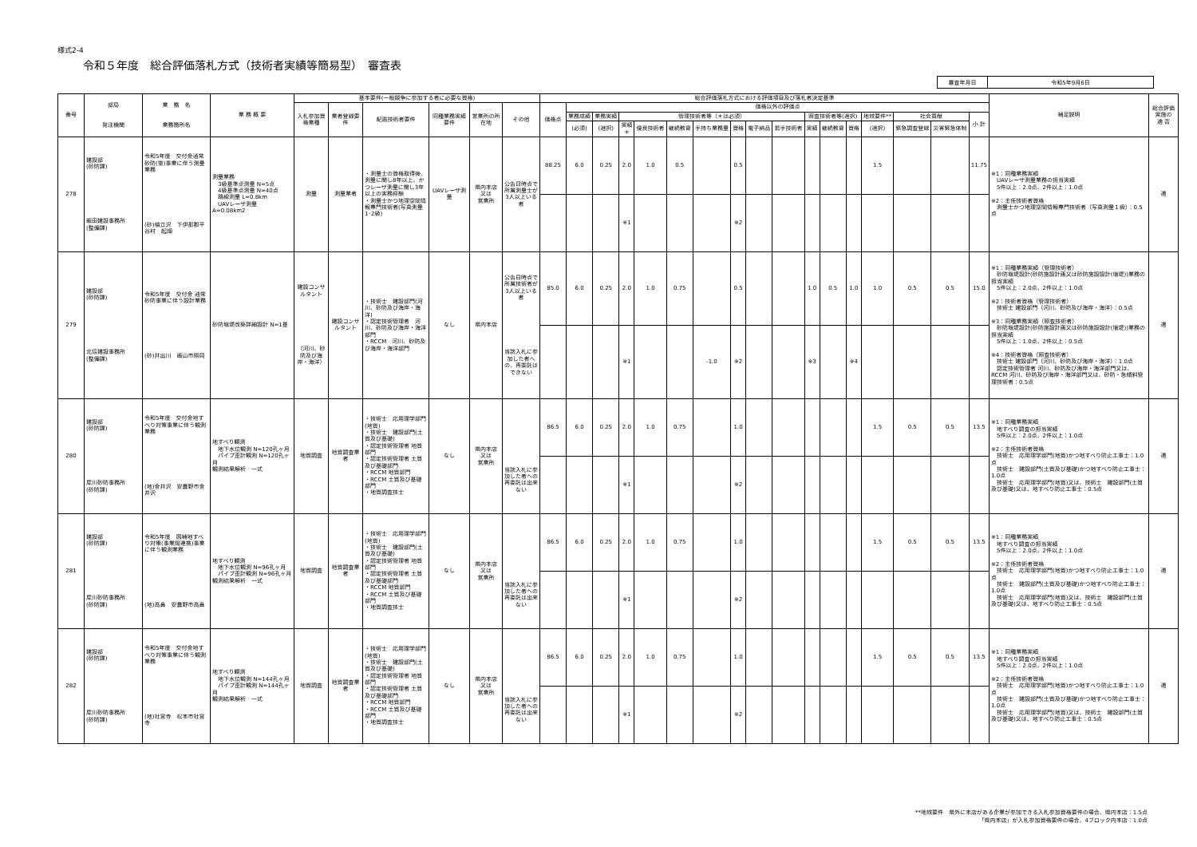様式2-4
令和５年度　総合評価落札方式（技術者実績等簡易型）　審査表
| 審査年月日 | 令和5年9月6日 |
| 番号 | 部局 発注機関 | 業 務 名 業務箇所名 | 業 務 概 要 | 基本要件(一般競争に参加する者に必要な資格) | | | | | | 総合評価落札方式における評価項目及び落札者決定基準 | | | | | | | | | | | | | | | | | 補足説明 | 総合評価 実施の 適 否 |
| --- | --- | --- | --- | --- | --- | --- | --- | --- | --- | --- | --- | --- | --- | --- | --- | --- | --- | --- | --- | --- | --- | --- | --- | --- | --- | --- | --- | --- |
| | | | | 入札参加資格業種 | 業者登録要件 | 配置技術者要件 | 同種業務実績要件 | 営業所の所在地 | その他 | 価格点 | 価格以外の評価点 | | | | | | | | | | | | | | | | | |
| | | | | | | | | | | | 業務成績 | 業務実績 | 管理技術者等（＊は必須） | | | | | | | 照査技術者等(選択) | | | 地域要件** | 社会貢献 | | 小 計 | | |
| | | | | | | | | | | | (必須) | (選択) | 実績 ＊ | 優良技術者 | 継続教育 | 手持ち業務量 | 資格 | 電子納品 | 若手技術者 | 実績 | 継続教育 | 資格 | (選択) | 緊急調査登録 | 災害緊急体制 | | | |
| 278 | 建設部 (砂防課) 飯田建設事務所 (整備課) | 令和5年度 交付金通常砂防(重)事業に伴う測量業務 (砂)槙立沢 下伊那郡平谷村 起畑 | 測量業務 3級基準点測量 N=5点 4級基準点測量 N=40点 路線測量 L=0.8km UAVレーザ測量 A=0.08km2 | 測量 | 測量業者 | ・測量士の資格取得後、測量に関し8年以上、かつレーザ測量に関し3年以上の実務経験 ・測量士かつ地理空間情報専門技術者(写真測量1･2級) | UAVレーザ測量 | 県内本店 又は 営業所 | 公告日時点で所属測量士が3人以上いる者 | 88.25 | 6.0 | 0.25 | 2.0 | 1.0 | 0.5 | | 0.5 | | | | | | 1.5 | | | 11.75 | ※1：同種業務実績 UAVレーザ測量業務の担当実績 5件以上：2.0点、2件以上：1.0点 ※2：主任技術者資格 測量士かつ地理空間情報専門技術者（写真測量１級）：0.5点 | 適 |
| | | | | | | | | | | | | | ※1 | | | | ※2 | | | | | | | | | | | |
| 279 | 建設部 (砂防課) 北信建設事務所 (整備課) | 令和5年度 交付金 通常砂防事業に伴う設計業務 (砂)井出川 飯山市照岡 | 砂防堰堤改築詳細設計 N=1基 | 建設コンサルタント （河川、砂防及び海岸・海洋） | 建設コンサルタント | ・技術士 建設部門(河川、砂防及び海岸・海洋) ・認定技術管理者 河川、砂防及び海岸・海洋部門 ・RCCM 河川、砂防及び海岸・海洋部門 | なし | 県内本店 | 公告日時点で所属技術者が3人以上いる者 当該入札に参加した者への、再委託はできない | 85.0 | 6.0 | 0.25 | 2.0 | 1.0 | 0.75 | | 0.5 | | | 1.0 | 0.5 | 1.0 | 1.0 | 0.5 | 0.5 | 15.0 | ※1：同種業務実績（管理技術者） 砂防堰堤設計(砂防施設計画又は砂防施設設計(堰堤))業務の担当実績 5件以上：2.0点、2件以上：1.0点 ※2：技術者資格（管理技術者） 技術士 建設部門（河川、砂防及び海岸・海洋）：0.5点 ※3：同種業務実績（照査技術者） 砂防堰堤設計(砂防施設計画又は砂防施設設計(堰堤))業務の担当実績 5件以上：1.0点、2件以上：0.5点 ※4：技術者資格（照査技術者） 技術士 建設部門（河川、砂防及び海岸・海洋）：1.0点 認定技術管理者 河川、砂防及び海岸・海洋部門又は、RCCM 河川、砂防及び海岸・海洋部門又は、砂防・急傾斜管理技術者：0.5点 | 適 |
| | | | | | | | | | | | | | ※1 | | | -1.0 | ※2 | | | ※3 | | ※4 | | | | | | |
| 280 | 建設部 (砂防課) 犀川砂防事務所 (砂防課) | 令和5年度 交付金地すべり対策事業に伴う観測業務 (地)金井沢 安曇野市金井沢 | 地すべり観測 地下水位観測 N=120孔ヶ月 パイプ歪計観測 N=120孔ヶ月 観測結果解析 一式 | 地質調査 | 地質調査業者 | ・技術士 応用理学部門(地質) ・技術士 建設部門(土質及び基礎) ・認定技術管理者 地質部門 ・認定技術管理者 土質及び基礎部門 ・RCCM 地質部門 ・RCCM 土質及び基礎部門 ・地質調査技士 | なし | 県内本店 又は 営業所 | 当該入札に参加した者への再委託は出来ない | 86.5 | 6.0 | 0.25 | 2.0 | 1.0 | 0.75 | | 1.0 | | | | | | 1.5 | 0.5 | 0.5 | 13.5 | ※1：同種業務実績 地すべり調査の担当実績 5件以上：2.0点、2件以上：1.0点 ※2：主任技術者資格 技術士 応用理学部門(地質)かつ地すべり防止工事士：1.0点 技術士 建設部門(土質及び基礎)かつ地すべり防止工事士：1.0点 技術士 応用理学部門(地質)又は、技術士 建設部門(土質及び基礎)又は、地すべり防止工事士：0.5点 | 適 |
| | | | | | | | | | | | | | ※1 | | | | ※2 | | | | | | | | | | | |
| 281 | 建設部 (砂防課) 犀川砂防事務所 (砂防課) | 令和5年度 国補地すべり対策(事業間連携)事業に伴う観測業務 (地)高鼻 安曇野市高鼻 | 地すべり観測 地下水位観測 N=96孔ヶ月 パイプ歪計観測 N=96孔ヶ月 観測結果解析 一式 | 地質調査 | 地質調査業者 | ・技術士 応用理学部門(地質) ・技術士 建設部門(土質及び基礎) ・認定技術管理者 地質部門 ・認定技術管理者 土質及び基礎部門 ・RCCM 地質部門 ・RCCM 土質及び基礎部門 ・地質調査技士 | なし | 県内本店 又は 営業所 | 当該入札に参加した者への再委託は出来ない | 86.5 | 6.0 | 0.25 | 2.0 | 1.0 | 0.75 | | 1.0 | | | | | | 1.5 | 0.5 | 0.5 | 13.5 | ※1：同種業務実績 地すべり調査の担当実績 5件以上：2.0点、2件以上：1.0点 ※2：主任技術者資格 技術士 応用理学部門(地質)かつ地すべり防止工事士：1.0点 技術士 建設部門(土質及び基礎)かつ地すべり防止工事士：1.0点 技術士 応用理学部門(地質)又は、技術士 建設部門(土質及び基礎)又は、地すべり防止工事士：0.5点 | 適 |
| | | | | | | | | | | | | | ※1 | | | | ※2 | | | | | | | | | | | |
| 282 | 建設部 (砂防課) 犀川砂防事務所 (砂防課) | 令和5年度 交付金地すべり対策事業に伴う観測業務 (地)社宮寺 松本市社宮寺 | 地すべり観測 地下水位観測 N=144孔ヶ月 パイプ歪計観測 N=144孔ヶ月 観測結果解析 一式 | 地質調査 | 地質調査業者 | ・技術士 応用理学部門(地質) ・技術士 建設部門(土質及び基礎) ・認定技術管理者 地質部門 ・認定技術管理者 土質及び基礎部門 ・RCCM 地質部門 ・RCCM 土質及び基礎部門 ・地質調査技士 | なし | 県内本店 又は 営業所 | 当該入札に参加した者への再委託は出来ない | 86.5 | 6.0 | 0.25 | 2.0 | 1.0 | 0.75 | | 1.0 | | | | | | 1.5 | 0.5 | 0.5 | 13.5 | ※1：同種業務実績 地すべり調査の担当実績 5件以上：2.0点、2件以上：1.0点 ※2：主任技術者資格 技術士 応用理学部門(地質)かつ地すべり防止工事士：1.0点 技術士 建設部門(土質及び基礎)かつ地すべり防止工事士：1.0点 技術士 応用理学部門(地質)又は、技術士 建設部門(土質及び基礎)又は、地すべり防止工事士：0.5点 | 適 |
| | | | | | | | | | | | | | ※1 | | | | ※2 | | | | | | | | | | | |
**地域要件　県外に本店がある企業が参加できる入札参加資格要件の場合、県内本店：1.5点
「県内本店」が入札参加資格要件の場合、4ブロック内本店：1.0点